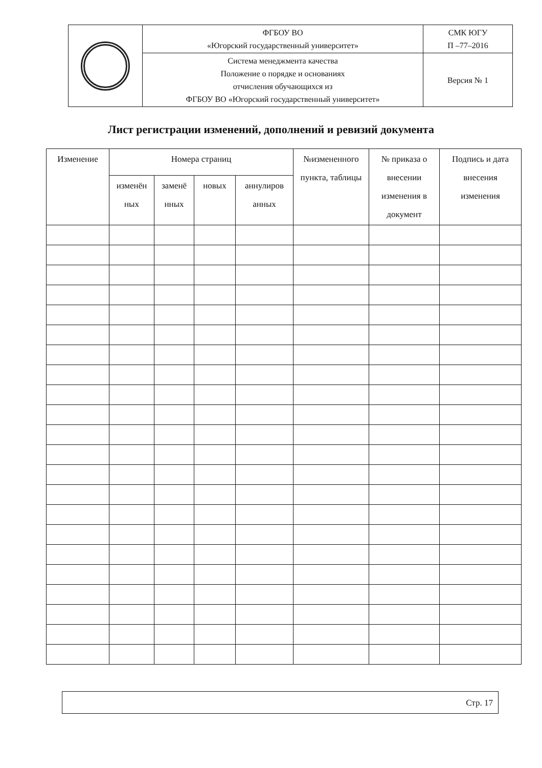| | ФГБОУ ВО «Югорский государственный университет» | СМК ЮГУ П –77–2016 |
| | Система менеджмента качества Положение о порядке и основаниях отчисления обучающихся из ФГБОУ ВО «Югорский государственный университет» | Версия № 1 |
Лист регистрации изменений, дополнений и ревизий документа
| Изменение | Номера страниц | | | | №измененного пункта, таблицы | № приказа о внесении изменения в документ | Подпись и дата внесения изменения |
| --- | --- | --- | --- | --- | --- | --- | --- |
| | изменён ных | заменё нных | новых | аннулиров анных | | | |
Стр. 17